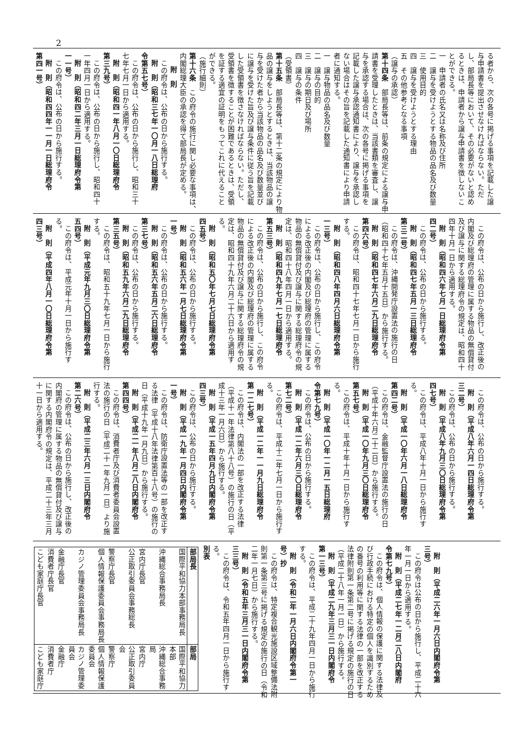2
る者から、次の各号に掲げる事項を記載した譲
与申請書を提出させなければならない。ただ
し、部局長等において、その必要がないと認め
るときは、申請者から譲与申請書を徴しないこ
とができる。
一　申請者の氏名又は名称及び住所
二　譲与を受けようとする物品の品名及び数量
三　使用目的
四　譲与を受けようとする理由
五　その他参考となる事項
（譲与の承認）
第十四条　部局長等は、前条の規定による譲与申
請書を受理したときは、当該書類を審査し、譲
与を承認する場合は、次の各号に掲げる事項を
記載した譲与承認通知書により、譲与を承認し
ない場合はその旨を記載した通知書により申請
者に通知する。
一　譲与物品の品名及び数量
二　譲与の目的
三　譲与の期日及び場所
四　譲与の条件
（受領書）
第十五条　部局長等は、第十二条の規定により物
品の譲与をしようとするときは、当該物品の譲
与を受けた者から当該物品の品名及び数量並び
に譲与を受けた旨及び譲与条件に従う旨を記載
した受領書を徴さなければならない。ただし、
受領書を徴することが困難であるときは、受領
を証する適宜の証明をもってこれに代えること
ができる。
（施行細則）
第十六条　この府令の施行に関し必要な事項は、
内閣総理大臣の承認を得て部局長が定める。
附　則
この府令は、公布の日から施行する。
附　則（昭和三七年一〇月一八日総理府
令第五七号）
この府令は、公布の日から施行し、昭和三十
七年七月一日から適用する。
附　則（昭和四一年八月一〇日総理府令
第三九号）
この府令は、公布の日から施行し、昭和四十
一年四月一日から適用する。
附　則（昭和四二年三月一日総理府令第
一一号）
この府令は、公布の日から施行する。
附　則（昭和四四年一一月一日総理府令
第四一号）
この府令は、公布の日から施行し、改正後の
内閣及び総理府の管理に属する物品の無償貸付
及び譲与に関する総理府令の規定は、昭和四十
四年十月一日から適用する。
附　則（昭和四六年七月一日総理府令第
四二号）
この府令は、公布の日から施行する。
附　則（昭和四七年五月一三日総理府令
第三二号）
この府令は、沖縄開発庁設置法の施行の日
（昭和四十七年五月十五日）から施行する。
附　則（昭和四七年六月二九日総理府令
第四六号）
この府令は、昭和四十七年七月一日から施行
する。
附　則（昭和四八年四月六日総理府令第
一三号）
この府令は、公布の日から施行し、この府令
による改正後の内閣及び総理府の管理に属する
物品の無償貸付及び譲与に関する総理府令の規
定は、昭和四十八年四月一日から適用する。
附　則（昭和四九年七月一七日総理府令
第五三号）
この府令は、公布の日から施行し、この府令
による改正後の内閣及び総理府の管理に属する
物品の無償貸付及び譲与に関する総理府令の規
定は、昭和四十九年六月二十六日から適用す
る。
附　則（昭和五〇年七月七日総理府令第
四五号）
この府令は、公布の日から施行する。
附　則（昭和五六年一月七日総理府令第
一号）
この府令は、公布の日から施行する。
附　則（昭和五六年五月二六日総理府令
第三七号）
この府令は、公布の日から施行する。
附　則（昭和五九年六月二九日総理府令
第三五号）
この府令は、昭和五十九年七月一日から施行
する。
附　則（平成元年九月三〇日総理府令第
五四号）
この府令は、平成元年十月一日から施行す
る。
附　則（平成四年八月一〇日総理府令第
四三号）
この府令は、公布の日から施行する。
附　則（平成八年六月一四日総理府令第
三二号）
この府令は、公布の日から施行する。
附　則（平成八年九月三〇日総理府令第
四七号）
この府令は、平成八年十月一日から施行す
る。
附　則（平成一〇年六月一八日総理府令
第四二号）
この府令は、金融監督庁設置法の施行の日
（平成十年六月二十二日）から施行する。
附　則（平成一〇年九月三〇日総理府令
第五七号）
この府令は、平成十年十月一日から施行す
る。
附　則（平成一〇年一二月一五日総理府
令第七九号）
この府令は、公布の日から施行する。
附　則（平成一二年六月三〇日総理府令
第七二号）
この府令は、平成十二年七月一日から施行す
る。
附　則（平成一二年一一月九日総理府令
第一二七号）
この府令は、内閣法の一部を改正する法律
（平成十一年法律第八十八号）の施行の日（平
成十三年一月六日）から施行する。
附　則（平成一五年四月九日内閣府令第
四三号）
この府令は、公布の日から施行する。
附　則（平成一九年一月四日内閣府令第
一号）
この府令は、防衛庁設置法等の一部を改正す
る法律（平成十八年法律第百十八号）の施行の
日（平成十九年一月九日）から施行する。
附　則（平成二一年八月二八日内閣府令
第四四号）
この府令は、消費者庁及び消費者委員会設置
法の施行の日（平成二十一年九月一日）より施
行する。
附　則（平成二三年六月一三日内閣府令
第二六号）
この府令は、公布の日から施行し、改正後の
内閣府の管理に属する物品の無償貸付及び譲与
に関する内閣府令の規定は、平成二十三年三月
十一日から適用する。
附　則（平成二六年一月六日内閣府令第
三号）
この府令は公布の日から施行し、平成二十六
年一月一日から適用する。
附　則（平成二七年一二月二八日内閣府
令第七九号）
この府令は、個人情報の保護に関する法律及
び行政手続における特定の個人を識別するため
の番号の利用等に関する法律の一部を改正する
法律附則第一条第二号に掲げる規定の施行の日
（平成二十八年一月一日）から施行する。
附　則（平成二九年三月三一日内閣府令
第一三号）
この府令は、平成二十九年四月一日から施行
する。
附　則（令和二年一月六日内閣府令第一
号）抄
この府令は、特定複合観光施設区域整備法附
則第一条第三号に掲げる規定の施行の日（令和
二年一月七日）から施行する。
附　則（令和五年三月三一日内閣府令第
三三号）
この府令は、令和五年四月一日から施行す
る。
別表
| 部局長 | 部局 |
| --- | --- |
| 国際平和協力本部事務局長 | 国際平和協力本部 |
| 沖縄総合事務局長 | 沖縄総合事務局 |
| 宮内庁長官 | 宮内庁 |
| 公正取引委員会事務総長 | 公正取引委員会 |
| 警察庁長官 | 警察庁 |
| 個人情報保護委員会事務局長 | 個人情報保護委員会 |
| カジノ管理委員会事務局長 | カジノ管理委員会 |
| 金融庁長官 | 金融庁 |
| 消費者庁長官 | 消費者庁 |
| こども家庭庁長官 | こども家庭庁 |